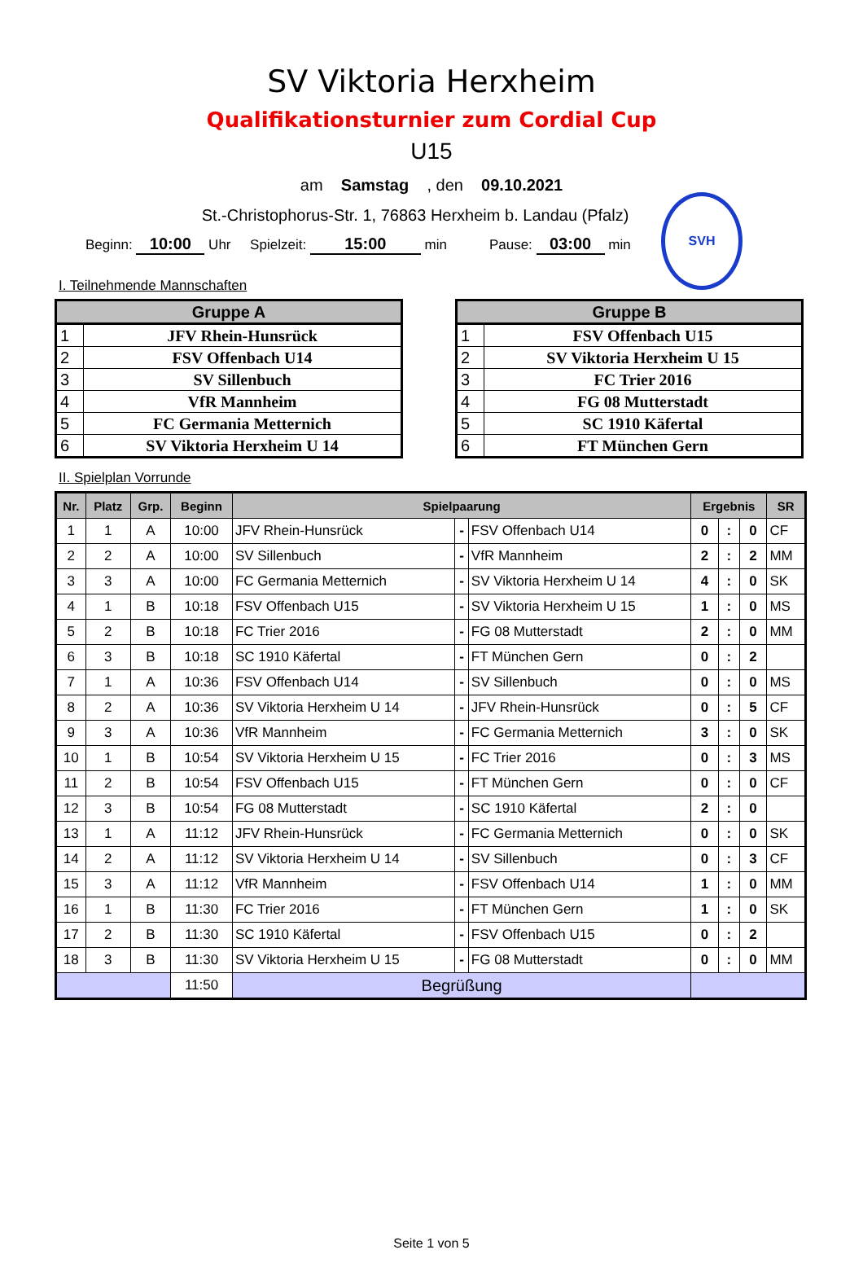SV Viktoria Herxheim
Qualifikationsturnier zum Cordial Cup
U15
am Samstag , den 09.10.2021
SVH
St.-Christophorus-Str. 1, 76863 Herxheim b. Landau (Pfalz)
Beginn: 10:00 Uhr Spielzeit: 15:00 min Pause: 03:00 min
I. Teilnehmende Mannschaften
| Gruppe A | |
| --- | --- |
| 1 | JFV Rhein-Hunsrück |
| 2 | FSV Offenbach U14 |
| 3 | SV Sillenbuch |
| 4 | VfR Mannheim |
| 5 | FC Germania Metternich |
| 6 | SV Viktoria Herxheim U 14 |
| Gruppe B | |
| --- | --- |
| 1 | FSV Offenbach U15 |
| 2 | SV Viktoria Herxheim U 15 |
| 3 | FC Trier 2016 |
| 4 | FG 08 Mutterstadt |
| 5 | SC 1910 Käfertal |
| 6 | FT München Gern |
II. Spielplan Vorrunde
| Nr. | Platz | Grp. | Beginn | Spielpaarung | | | Ergebnis | | | SR |
| --- | --- | --- | --- | --- | --- | --- | --- | --- | --- | --- |
| 1 | 1 | A | 10:00 | JFV Rhein-Hunsrück | - | FSV Offenbach U14 | 0 | : | 0 | CF |
| 2 | 2 | A | 10:00 | SV Sillenbuch | - | VfR Mannheim | 2 | : | 2 | MM |
| 3 | 3 | A | 10:00 | FC Germania Metternich | - | SV Viktoria Herxheim U 14 | 4 | : | 0 | SK |
| 4 | 1 | B | 10:18 | FSV Offenbach U15 | - | SV Viktoria Herxheim U 15 | 1 | : | 0 | MS |
| 5 | 2 | B | 10:18 | FC Trier 2016 | - | FG 08 Mutterstadt | 2 | : | 0 | MM |
| 6 | 3 | B | 10:18 | SC 1910 Käfertal | - | FT München Gern | 0 | : | 2 | |
| 7 | 1 | A | 10:36 | FSV Offenbach U14 | - | SV Sillenbuch | 0 | : | 0 | MS |
| 8 | 2 | A | 10:36 | SV Viktoria Herxheim U 14 | - | JFV Rhein-Hunsrück | 0 | : | 5 | CF |
| 9 | 3 | A | 10:36 | VfR Mannheim | - | FC Germania Metternich | 3 | : | 0 | SK |
| 10 | 1 | B | 10:54 | SV Viktoria Herxheim U 15 | - | FC Trier 2016 | 0 | : | 3 | MS |
| 11 | 2 | B | 10:54 | FSV Offenbach U15 | - | FT München Gern | 0 | : | 0 | CF |
| 12 | 3 | B | 10:54 | FG 08 Mutterstadt | - | SC 1910 Käfertal | 2 | : | 0 | |
| 13 | 1 | A | 11:12 | JFV Rhein-Hunsrück | - | FC Germania Metternich | 0 | : | 0 | SK |
| 14 | 2 | A | 11:12 | SV Viktoria Herxheim U 14 | - | SV Sillenbuch | 0 | : | 3 | CF |
| 15 | 3 | A | 11:12 | VfR Mannheim | - | FSV Offenbach U14 | 1 | : | 0 | MM |
| 16 | 1 | B | 11:30 | FC Trier 2016 | - | FT München Gern | 1 | : | 0 | SK |
| 17 | 2 | B | 11:30 | SC 1910 Käfertal | - | FSV Offenbach U15 | 0 | : | 2 | |
| 18 | 3 | B | 11:30 | SV Viktoria Herxheim U 15 | - | FG 08 Mutterstadt | 0 | : | 0 | MM |
| | | | 11:50 | Begrüßung | | | | | | |
Seite 1 von 5